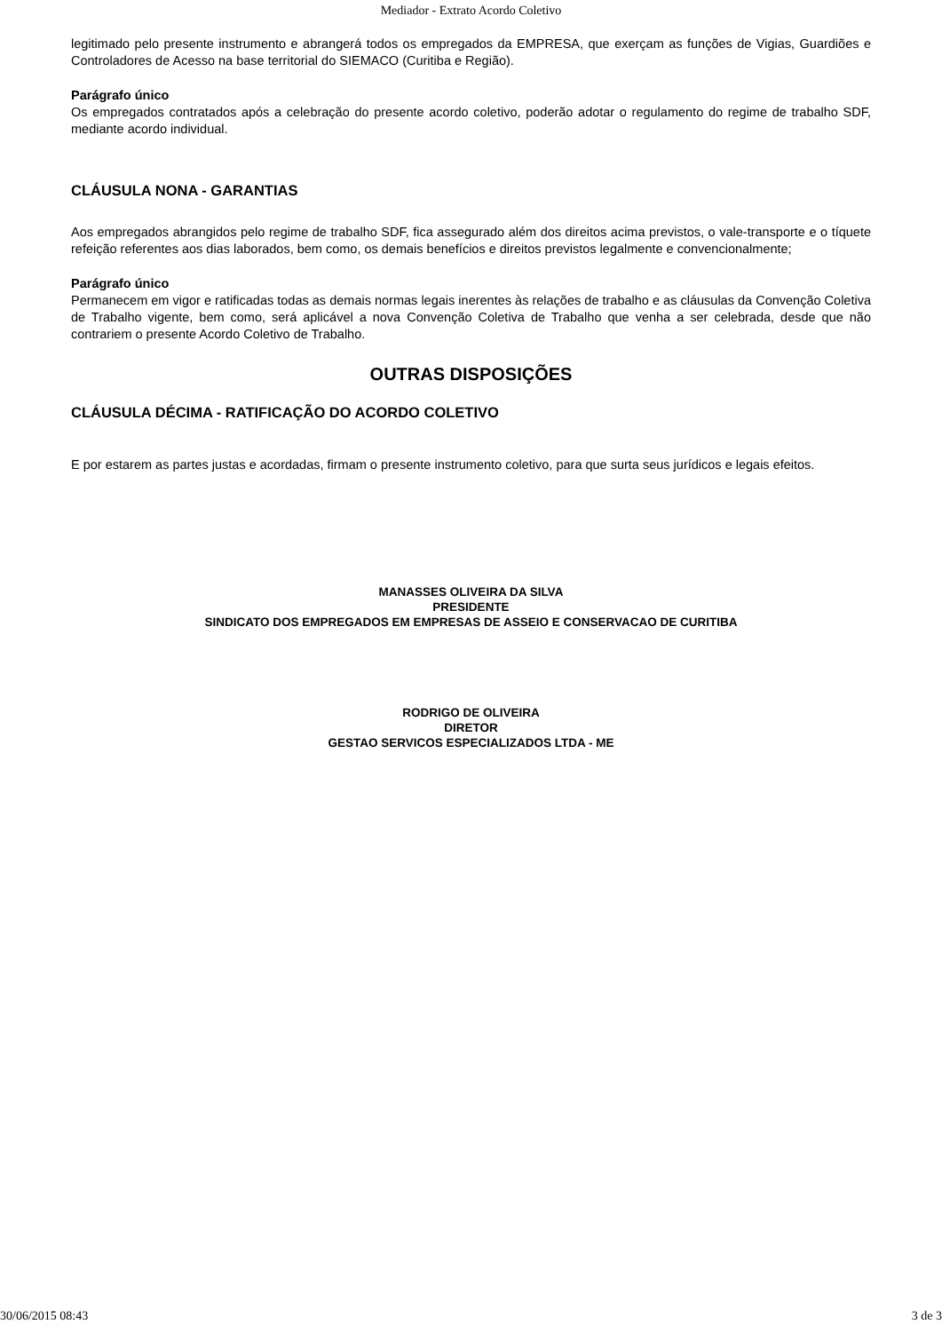Mediador - Extrato Acordo Coletivo
legitimado pelo presente instrumento e abrangerá todos os empregados da EMPRESA, que exerçam as funções de Vigias, Guardiões e Controladores de Acesso na base territorial do SIEMACO (Curitiba e Região).
Parágrafo único
Os empregados contratados após a celebração do presente acordo coletivo, poderão adotar o regulamento do regime de trabalho SDF, mediante acordo individual.
CLÁUSULA NONA - GARANTIAS
Aos empregados abrangidos pelo regime de trabalho SDF, fica assegurado além dos direitos acima previstos, o vale-transporte e o tíquete refeição referentes aos dias laborados, bem como, os demais benefícios e direitos previstos legalmente e convencionalmente;
Parágrafo único
Permanecem em vigor e ratificadas todas as demais normas legais inerentes às relações de trabalho e as cláusulas da Convenção Coletiva de Trabalho vigente, bem como, será aplicável a nova Convenção Coletiva de Trabalho que venha a ser celebrada, desde que não contrariem o presente Acordo Coletivo de Trabalho.
OUTRAS DISPOSIÇÕES
CLÁUSULA DÉCIMA - RATIFICAÇÃO DO ACORDO COLETIVO
E por estarem as partes justas e acordadas, firmam o presente instrumento coletivo, para que surta seus jurídicos e legais efeitos.
MANASSES OLIVEIRA DA SILVA
PRESIDENTE
SINDICATO DOS EMPREGADOS EM EMPRESAS DE ASSEIO E CONSERVACAO DE CURITIBA
RODRIGO DE OLIVEIRA
DIRETOR
GESTAO SERVICOS ESPECIALIZADOS LTDA - ME
30/06/2015 08:43 3 de 3